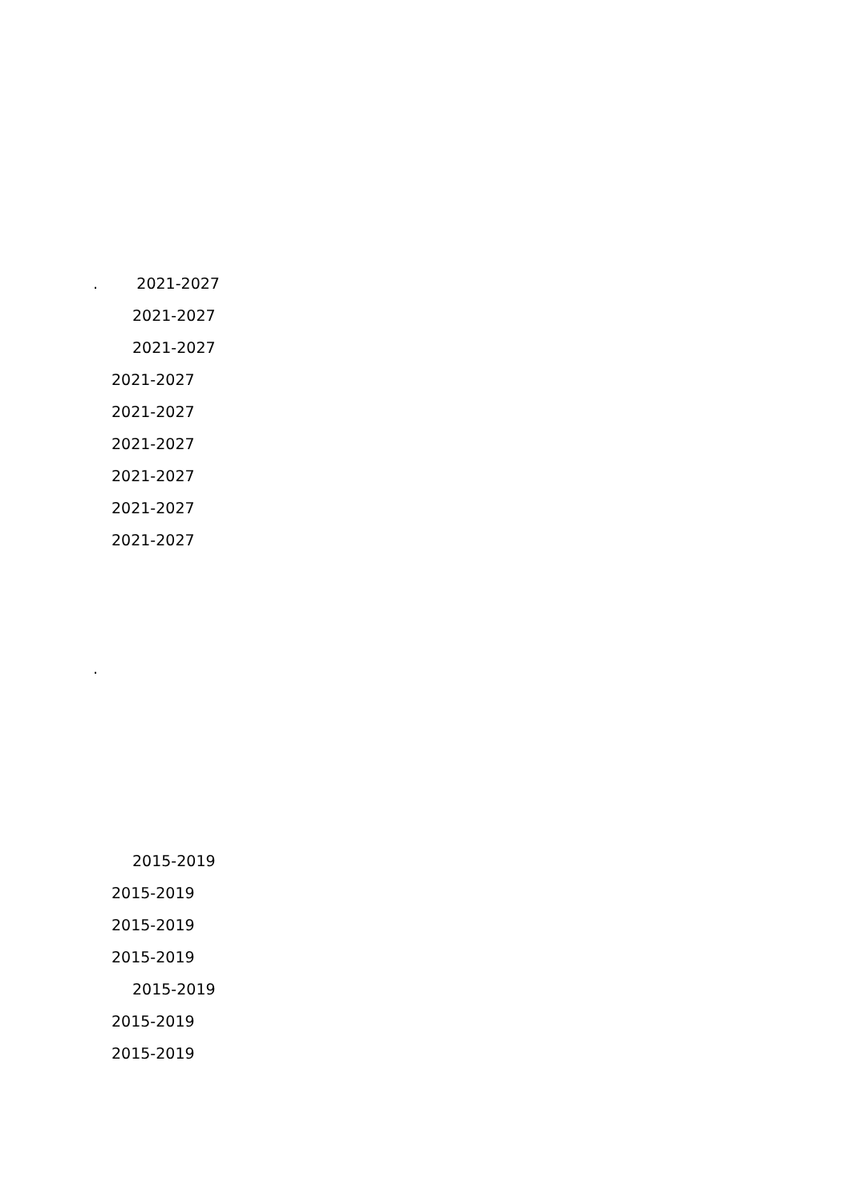. 2021-2027
2021-2027
2021-2027
2021-2027
2021-2027
2021-2027
2021-2027
2021-2027
2021-2027
.
2015-2019
2015-2019
2015-2019
2015-2019
2015-2019
2015-2019
2015-2019